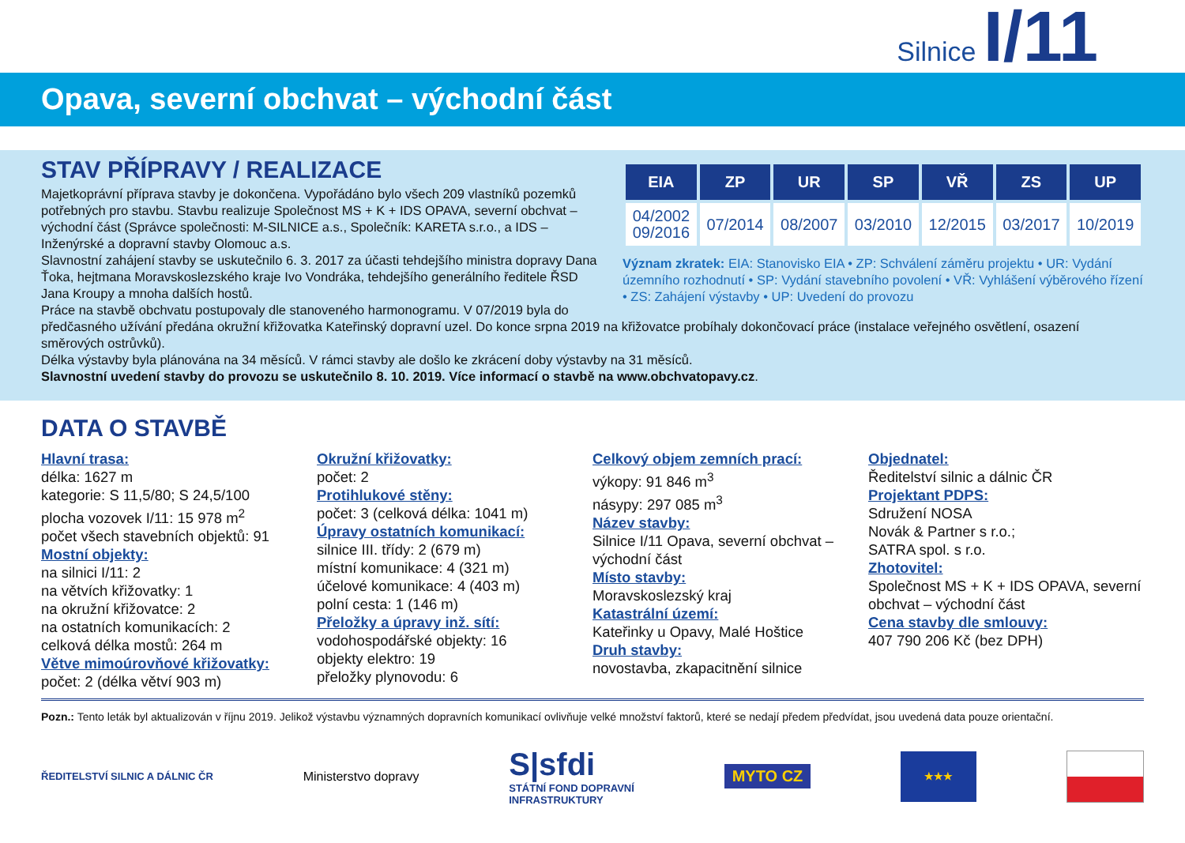Silnice I/11
Opava, severní obchvat – východní část
| EIA | ZP | UR | SP | VŘ | ZS | UP |
| --- | --- | --- | --- | --- | --- | --- |
| 04/2002 09/2016 | 07/2014 | 08/2007 | 03/2010 | 12/2015 | 03/2017 | 10/2019 |
Význam zkratek: EIA: Stanovisko EIA • ZP: Schválení záměru projektu • UR: Vydání územního rozhodnutí • SP: Vydání stavebního povolení • VŘ: Vyhlášení výběrového řízení • ZS: Zahájení výstavby • UP: Uvedení do provozu
STAV PŘÍPRAVY / REALIZACE
Majetkoprávní příprava stavby je dokončena. Vypořádáno bylo všech 209 vlastníků pozemků potřebných pro stavbu. Stavbu realizuje Společnost MS + K + IDS OPAVA, severní obchvat – východní část (Správce společnosti: M-SILNICE a.s., Společník: KARETA s.r.o., a IDS – Inženýrské a dopravní stavby Olomouc a.s.
Slavnostní zahájení stavby se uskutečnilo 6. 3. 2017 za účasti tehdejšího ministra dopravy Dana Ťoka, hejtmana Moravskoslezského kraje Ivo Vondráka, tehdejšího generálního ředitele ŘSD Jana Kroupy a mnoha dalších hostů.
Práce na stavbě obchvatu postupovaly dle stanoveného harmonogramu. V 07/2019 byla do předčasného užívání předána okružní křižovatka Kateřinský dopravní uzel. Do konce srpna 2019 na křižovatce probíhaly dokončovací práce (instalace veřejného osvětlení, osazení směrových ostrůvků).
Délka výstavby byla plánována na 34 měsíců. V rámci stavby ale došlo ke zkrácení doby výstavby na 31 měsíců.
Slavnostní uvedení stavby do provozu se uskutečnilo 8. 10. 2019. Více informací o stavbě na www.obchvatopavy.cz.
DATA O STAVBĚ
Hlavní trasa:
délka: 1627 m
kategorie: S 11,5/80; S 24,5/100
plocha vozovek I/11: 15 978 m<sup>2</sup>
počet všech stavebních objektů: 91
Mostní objekty:
na silnici I/11: 2
na větvích křižovatky: 1
na okružní křižovatce: 2
na ostatních komunikacích: 2
celková délka mostů: 264 m
Větve mimoúrovňové křižovatky:
počet: 2 (délka větví 903 m)
Okružní křižovatky:
počet: 2
Protihlukové stěny:
počet: 3 (celková délka: 1041 m)
Úpravy ostatních komunikací:
silnice III. třídy: 2 (679 m)
místní komunikace: 4 (321 m)
účelové komunikace: 4 (403 m)
polní cesta: 1 (146 m)
Přeložky a úpravy inž. sítí:
vodohospodářské objekty: 16
objekty elektro: 19
přeložky plynovodu: 6
Celkový objem zemních prací:
výkopy: 91 846 m<sup>3</sup>
násypy: 297 085 m<sup>3</sup>
Název stavby:
Silnice I/11 Opava, severní obchvat – východní část
Místo stavby:
Moravskoslezský kraj
Katastrální území:
Kateřinky u Opavy, Malé Hoštice
Druh stavby:
novostavba, zkapacitnění silnice
Objednatel:
Ředitelství silnic a dálnic ČR
Projektant PDPS:
Sdružení NOSA
Novák & Partner s r.o.;
SATRA spol. s r.o.
Zhotovitel:
Společnost MS + K + IDS OPAVA, severní obchvat – východní část
Cena stavby dle smlouvy:
407 790 206 Kč (bez DPH)
Pozn.: Tento leták byl aktualizován v říjnu 2019. Jelikož výstavbu významných dopravních komunikací ovlivňuje velké množství faktorů, které se nedají předem předvídat, jsou uvedená data pouze orientační.
ŘEDITELSTVÍ SILNIC A DÁLNIC ČR Ministerstvo dopravy S|sfdi
STÁTNÍ FOND DOPRAVNÍ
INFRASTRUKTURY MYTO CZ ★★★